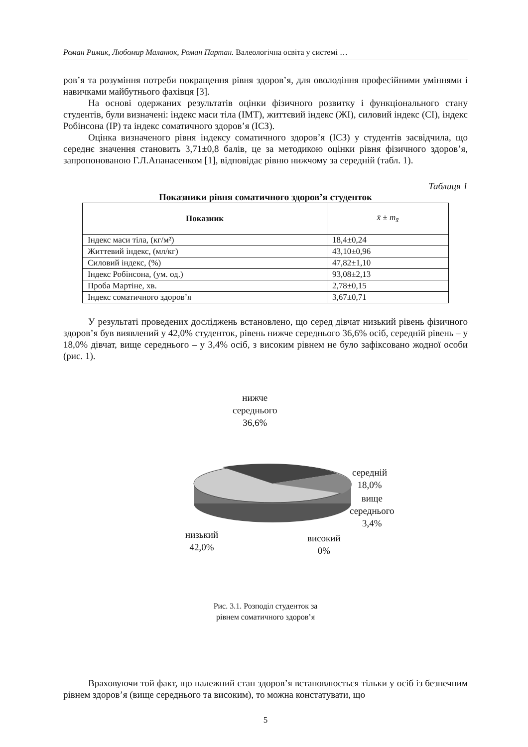Роман Римик, Любомир Маланюк, Роман Партан. Валеологічна освіта у системі …
ров’я та розуміння потреби покращення рівня здоров’я, для оволодіння професійними уміннями і навичками майбутнього фахівця [3].
На основі одержаних результатів оцінки фізичного розвитку і функціонального стану студентів, були визначені: індекс маси тіла (ІМТ), життєвий індекс (ЖІ), силовий індекс (СІ), індекс Робінсона (ІР) та індекс соматичного здоров’я (ІСЗ).
Оцінка визначеного рівня індексу соматичного здоров’я (ІСЗ) у студентів засвідчила, що середнє значення становить 3,71±0,8 балів, це за методикою оцінки рівня фізичного здоров’я, запропонованою Г.Л.Апанасенком [1], відповідає рівню нижчому за середній (табл. 1).
Таблиця 1
Показники рівня соматичного здоров’я студенток
| Показник | x̄ ± m<sub>x̄</sub> |
| --- | --- |
| Індекс маси тіла, (кг/м²) | 18,4±0,24 |
| Життевий індекс, (мл/кг) | 43,10±0,96 |
| Силовий індекс, (%) | 47,82±1,10 |
| Індекс Робінсона, (ум. од.) | 93,08±2,13 |
| Проба Мартіне, хв. | 2,78±0,15 |
| Індекс соматичного здоров’я | 3,67±0,71 |
У результаті проведених досліджень встановлено, що серед дівчат низький рівень фізичного здоров’я був виявлений у 42,0% студенток, рівень нижче середнього 36,6% осіб, середній рівень – у 18,0% дівчат, вище середнього – у 3,4% осіб, з високим рівнем не було зафіксовано жодної особи (рис. 1).
нижче
середнього
36,6%
середній
18,0%
вище
середнього
3,4%
низький
42,0%
високий
0%
Рис. 3.1. Розподіл студенток за
рівнем соматичного здоров’я
Враховуючи той факт, що належний стан здоров’я встановлюється тільки у осіб із безпечним рівнем здоров’я (вище середнього та високим), то можна констатувати, що
5